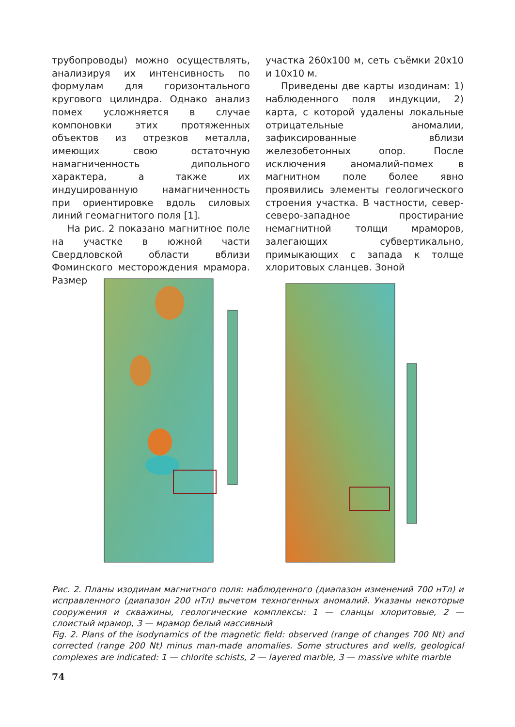трубопроводы) можно осуществлять, анализируя их интенсивность по формулам для горизонтального кругового цилиндра. Однако анализ помех усложняется в случае компоновки этих протяженных объектов из отрезков металла, имеющих свою остаточную намагниченность дипольного характера, а также их индуцированную намагниченность при ориентировке вдоль силовых линий геомагнитого поля [1].
На рис. 2 показано магнитное поле на участке в южной части Свердловской области вблизи Фоминского месторождения мрамора. Размер
участка 260x100 м, сеть съёмки 20x10 и 10x10 м.
Приведены две карты изодинам: 1) наблюденного поля индукции, 2) карта, с которой удалены локальные отрицательные аномалии, зафиксированные вблизи железобетонных опор. После исключения аномалий-помех в магнитном поле более явно проявились элементы геологического строения участка. В частности, север-северо-западное простирание немагнитной толщи мраморов, залегающих субвертикально, примыкающих с запада к толще хлоритовых сланцев. Зоной
Рис. 2. Планы изодинам магнитного поля: наблюденного (диапазон изменений 700 нТл) и исправленного (диапазон 200 нТл) вычетом техногенных аномалий. Указаны некоторые сооружения и скважины, геологические комплексы: 1 — сланцы хлоритовые, 2 — слоистый мрамор, 3 — мрамор белый массивный
Fig. 2. Plans of the isodynamics of the magnetic field: observed (range of changes 700 Nt) and corrected (range 200 Nt) minus man-made anomalies. Some structures and wells, geological complexes are indicated: 1 — chlorite schists, 2 — layered marble, 3 — massive white marble
74